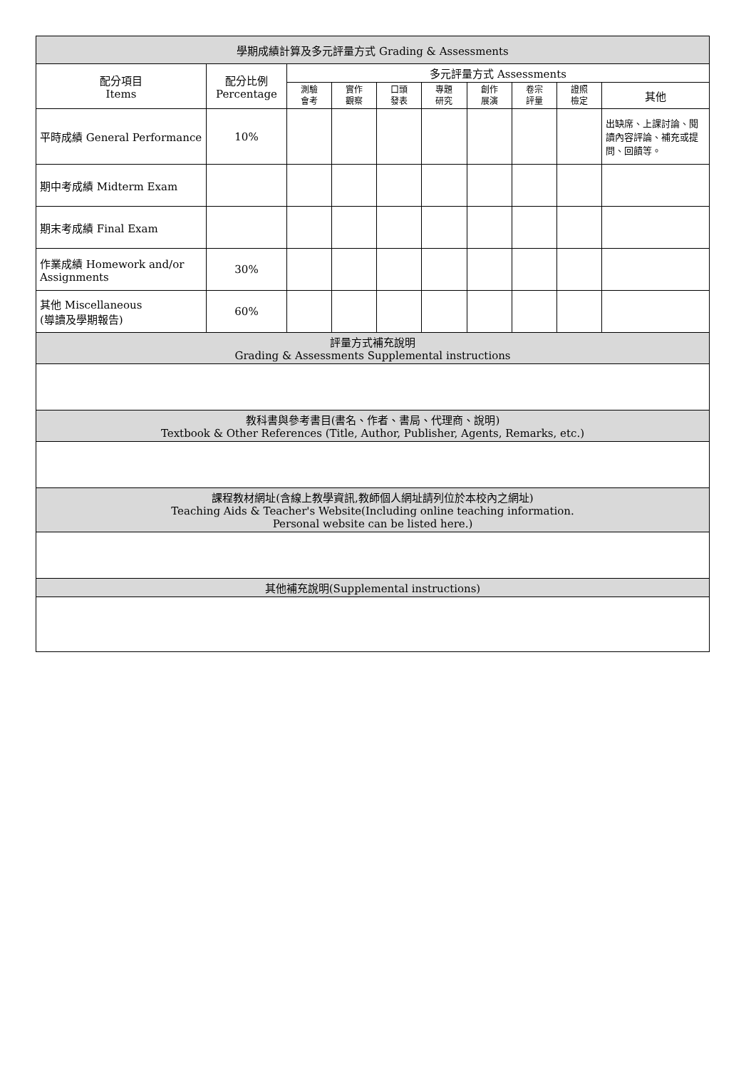| 學期成績計算及多元評量方式 Grading & Assessments | | | | | | | | | |
| --- | --- | --- | --- | --- | --- | --- | --- | --- | --- |
| 配分項目 Items | 配分比例 Percentage | 多元評量方式 Assessments | | | | | | | |
| | | 測驗 會考 | 實作 觀察 | 口頭 發表 | 專題 研究 | 創作 展演 | 卷宗 評量 | 證照 檢定 | 其他 |
| 平時成績 General Performance | 10% | | | | | | | | 出缺席、上課討論、閱讀內容評論、補充或提問、回饋等。 |
| 期中考成績 Midterm Exam | | | | | | | | | |
| 期末考成績 Final Exam | | | | | | | | | |
| 作業成績 Homework and/or Assignments | 30% | | | | | | | | |
| 其他 Miscellaneous (導讀及學期報告) | 60% | | | | | | | | |
| 評量方式補充說明 Grading & Assessments Supplemental instructions | | | | | | | | | |
| 教科書與參考書目(書名、作者、書局、代理商、說明) Textbook & Other References (Title, Author, Publisher, Agents, Remarks, etc.) | | | | | | | | | |
| 課程教材網址(含線上教學資訊,教師個人網址請列位於本校內之網址) Teaching Aids & Teacher's Website(Including online teaching information. Personal website can be listed here.) | | | | | | | | | |
| 其他補充說明(Supplemental instructions) | | | | | | | | | |